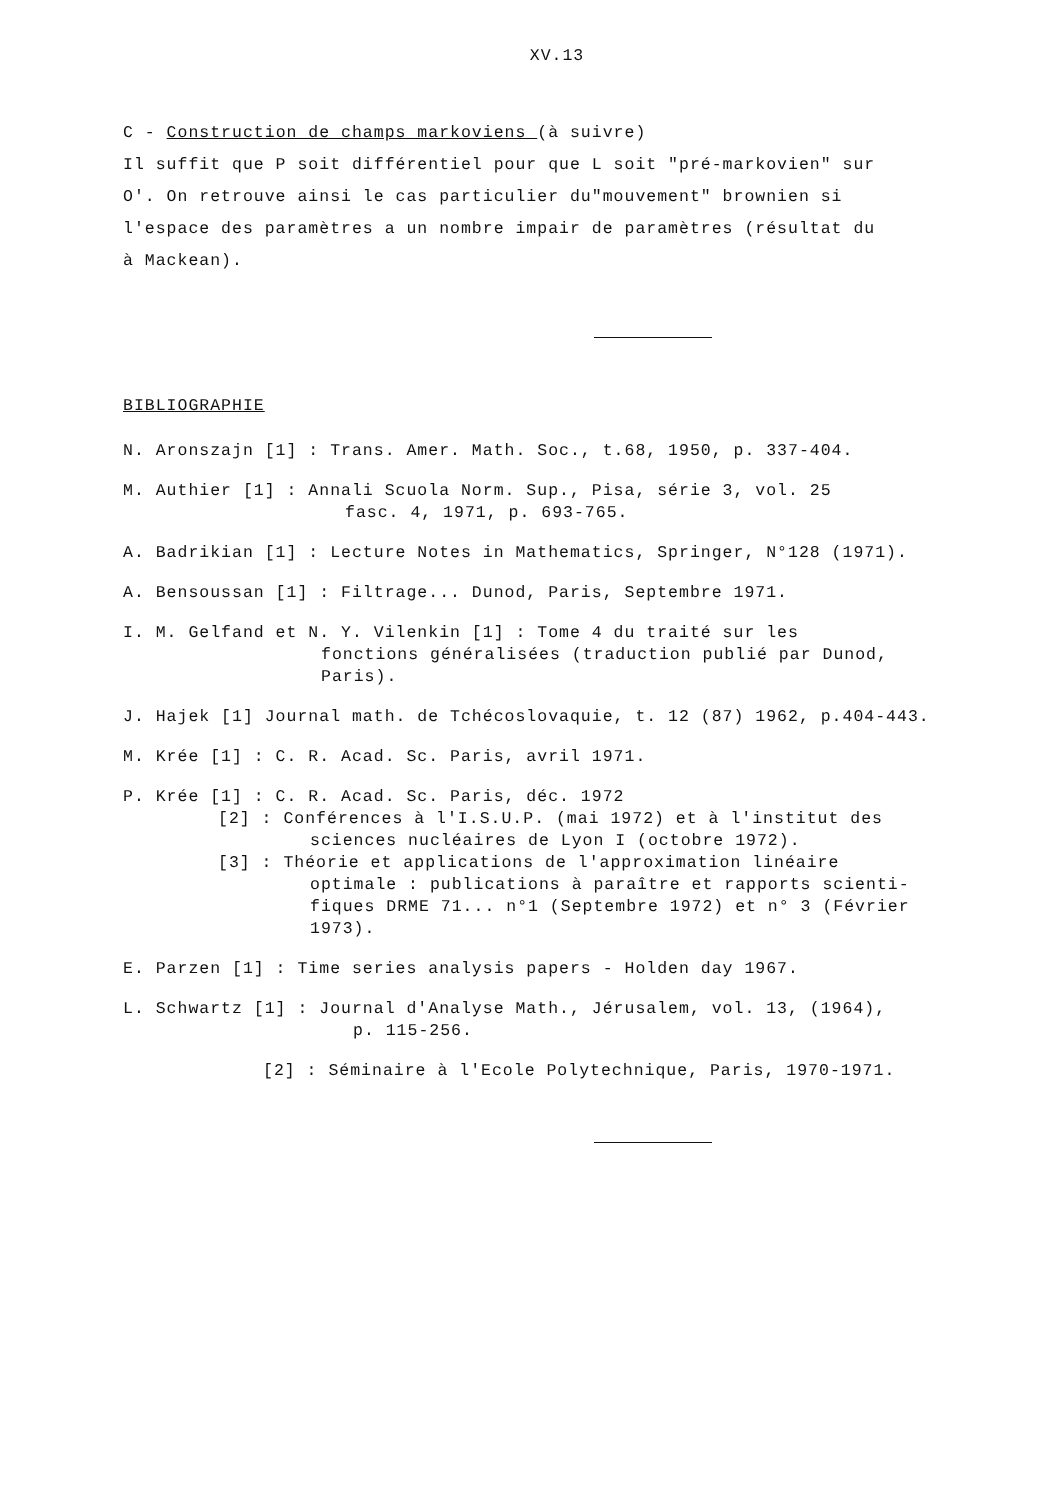XV.13
C - Construction de champs markoviens (à suivre)
Il suffit que P soit différentiel pour que L soit "pré-markovien" sur
O'. On retrouve ainsi le cas particulier du"mouvement" brownien si
l'espace des paramètres a un nombre impair de paramètres (résultat du
à Mackean).
BIBLIOGRAPHIE
N. Aronszajn [1] : Trans. Amer. Math. Soc., t.68, 1950, p. 337-404.
M. Authier [1] : Annali Scuola Norm. Sup., Pisa, série 3, vol. 25
fasc. 4, 1971, p. 693-765.
A. Badrikian [1] : Lecture Notes in Mathematics, Springer, N°128 (1971).
A. Bensoussan [1] : Filtrage... Dunod, Paris, Septembre 1971.
I. M. Gelfand et N. Y. Vilenkin [1] : Tome 4 du traité sur les
fonctions généralisées (traduction publié par Dunod,
Paris).
J. Hajek [1] Journal math. de Tchécoslovaquie, t. 12 (87) 1962, p.404-443.
M. Krée [1] : C. R. Acad. Sc. Paris, avril 1971.
P. Krée [1] : C. R. Acad. Sc. Paris, déc. 1972
[2] : Conférences à l'I.S.U.P. (mai 1972) et à l'institut des
sciences nucléaires de Lyon I (octobre 1972).
[3] : Théorie et applications de l'approximation linéaire
optimale : publications à paraître et rapports scienti-
fiques DRME 71... n°1 (Septembre 1972) et n° 3 (Février
1973).
E. Parzen [1] : Time series analysis papers - Holden day 1967.
L. Schwartz [1] : Journal d'Analyse Math., Jérusalem, vol. 13, (1964),
p. 115-256.
[2] : Séminaire à l'Ecole Polytechnique, Paris, 1970-1971.